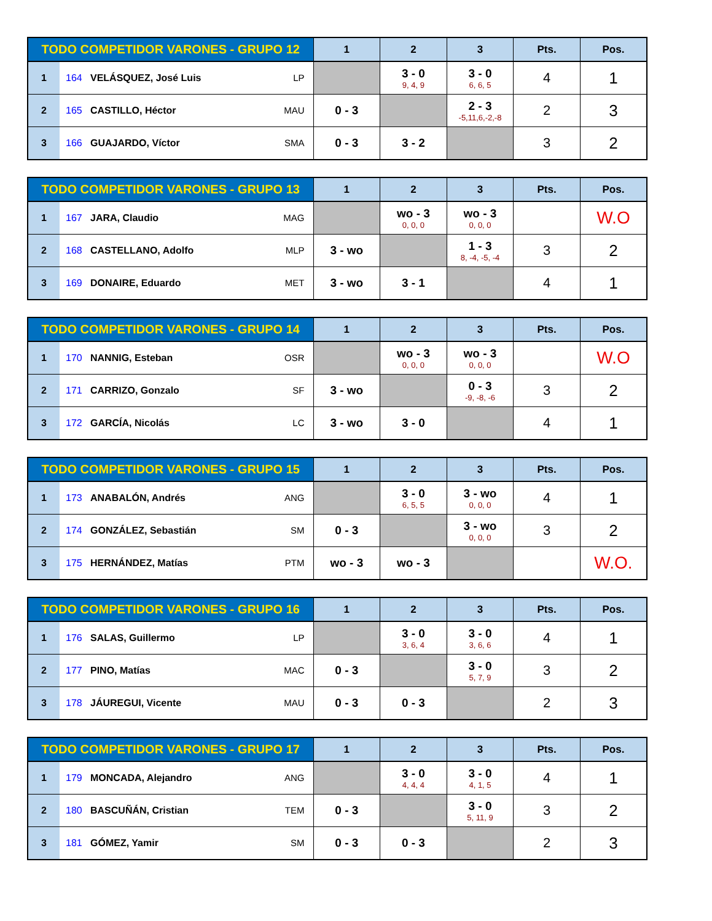| TODO COMPETIDOR VARONES - GRUPO 12 | | 1 | 2 | 3 | Pts. | Pos. |
| --- | --- | --- | --- | --- | --- | --- |
| 1 | 164 VELÁSQUEZ, José Luis LP | | 3 - 0 9, 4, 9 | 3 - 0 6, 6, 5 | 4 | 1 |
| 2 | 165 CASTILLO, Héctor MAU | 0 - 3 | | 2 - 3 -5,11,6,-2,-8 | 2 | 3 |
| 3 | 166 GUAJARDO, Víctor SMA | 0 - 3 | 3 - 2 | | 3 | 2 |
| TODO COMPETIDOR VARONES - GRUPO 13 | | 1 | 2 | 3 | Pts. | Pos. |
| --- | --- | --- | --- | --- | --- | --- |
| 1 | 167 JARA, Claudio MAG | | wo - 3 0, 0, 0 | wo - 3 0, 0, 0 | | W.O |
| 2 | 168 CASTELLANO, Adolfo MLP | 3 - wo | | 1 - 3 8, -4, -5, -4 | 3 | 2 |
| 3 | 169 DONAIRE, Eduardo MET | 3 - wo | 3 - 1 | | 4 | 1 |
| TODO COMPETIDOR VARONES - GRUPO 14 | | 1 | 2 | 3 | Pts. | Pos. |
| --- | --- | --- | --- | --- | --- | --- |
| 1 | 170 NANNIG, Esteban OSR | | wo - 3 0, 0, 0 | wo - 3 0, 0, 0 | | W.O |
| 2 | 171 CARRIZO, Gonzalo SF | 3 - wo | | 0 - 3 -9, -8, -6 | 3 | 2 |
| 3 | 172 GARCÍA, Nicolás LC | 3 - wo | 3 - 0 | | 4 | 1 |
| TODO COMPETIDOR VARONES - GRUPO 15 | | 1 | 2 | 3 | Pts. | Pos. |
| --- | --- | --- | --- | --- | --- | --- |
| 1 | 173 ANABALÓN, Andrés ANG | | 3 - 0 6, 5, 5 | 3 - wo 0, 0, 0 | 4 | 1 |
| 2 | 174 GONZÁLEZ, Sebastián SM | 0 - 3 | | 3 - wo 0, 0, 0 | 3 | 2 |
| 3 | 175 HERNÁNDEZ, Matías PTM | wo - 3 | wo - 3 | | | W.O. |
| TODO COMPETIDOR VARONES - GRUPO 16 | | 1 | 2 | 3 | Pts. | Pos. |
| --- | --- | --- | --- | --- | --- | --- |
| 1 | 176 SALAS, Guillermo LP | | 3 - 0 3, 6, 4 | 3 - 0 3, 6, 6 | 4 | 1 |
| 2 | 177 PINO, Matías MAC | 0 - 3 | | 3 - 0 5, 7, 9 | 3 | 2 |
| 3 | 178 JÁUREGUI, Vicente MAU | 0 - 3 | 0 - 3 | | 2 | 3 |
| TODO COMPETIDOR VARONES - GRUPO 17 | | 1 | 2 | 3 | Pts. | Pos. |
| --- | --- | --- | --- | --- | --- | --- |
| 1 | 179 MONCADA, Alejandro ANG | | 3 - 0 4, 4, 4 | 3 - 0 4, 1, 5 | 4 | 1 |
| 2 | 180 BASCUÑÁN, Cristian TEM | 0 - 3 | | 3 - 0 5, 11, 9 | 3 | 2 |
| 3 | 181 GÓMEZ, Yamir SM | 0 - 3 | 0 - 3 | | 2 | 3 |